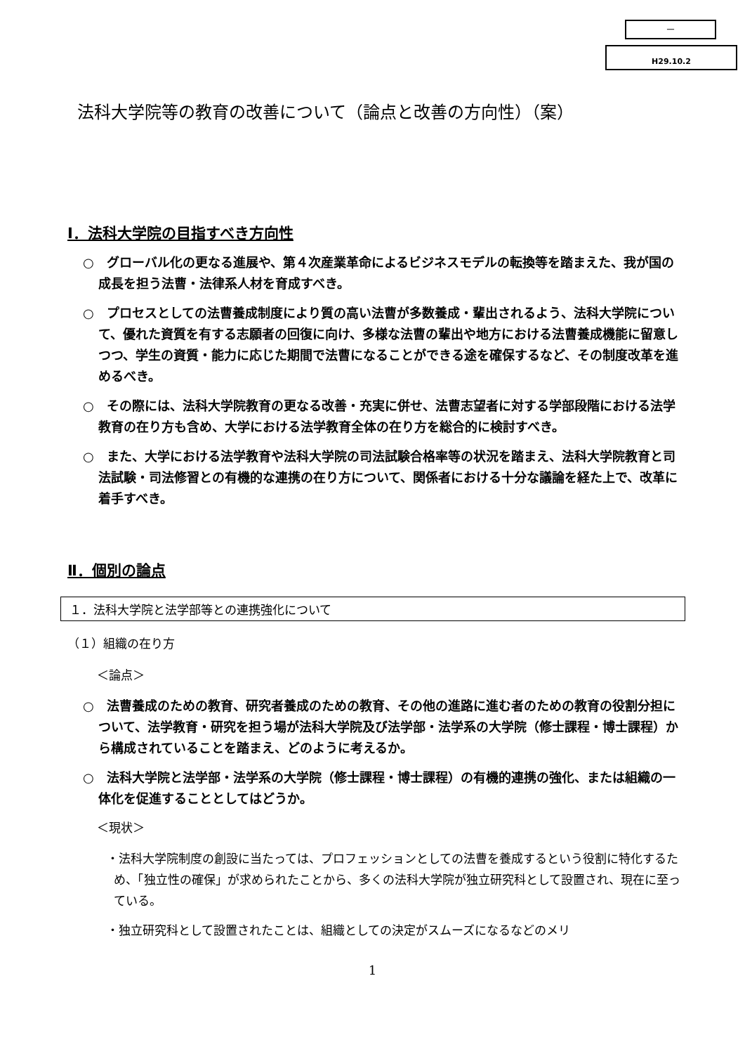－
H29.10.2
法科大学院等の教育の改善について（論点と改善の方向性）（案）
Ⅰ．法科大学院の目指すべき方向性
○　グローバル化の更なる進展や、第４次産業革命によるビジネスモデルの転換等を踏まえた、我が国の成長を担う法曹・法律系人材を育成すべき。
○　プロセスとしての法曹養成制度により質の高い法曹が多数養成・輩出されるよう、法科大学院について、優れた資質を有する志願者の回復に向け、多様な法曹の輩出や地方における法曹養成機能に留意しつつ、学生の資質・能力に応じた期間で法曹になることができる途を確保するなど、その制度改革を進めるべき。
○　その際には、法科大学院教育の更なる改善・充実に併せ、法曹志望者に対する学部段階における法学教育の在り方も含め、大学における法学教育全体の在り方を総合的に検討すべき。
○　また、大学における法学教育や法科大学院の司法試験合格率等の状況を踏まえ、法科大学院教育と司法試験・司法修習との有機的な連携の在り方について、関係者における十分な議論を経た上で、改革に着手すべき。
Ⅱ．個別の論点
１．法科大学院と法学部等との連携強化について
（１）組織の在り方
＜論点＞
○　法曹養成のための教育、研究者養成のための教育、その他の進路に進む者のための教育の役割分担について、法学教育・研究を担う場が法科大学院及び法学部・法学系の大学院（修士課程・博士課程）から構成されていることを踏まえ、どのように考えるか。
○　法科大学院と法学部・法学系の大学院（修士課程・博士課程）の有機的連携の強化、または組織の一体化を促進することとしてはどうか。
＜現状＞
・法科大学院制度の創設に当たっては、プロフェッションとしての法曹を養成するという役割に特化するため、「独立性の確保」が求められたことから、多くの法科大学院が独立研究科として設置され、現在に至っている。
・独立研究科として設置されたことは、組織としての決定がスムーズになるなどのメリ
1